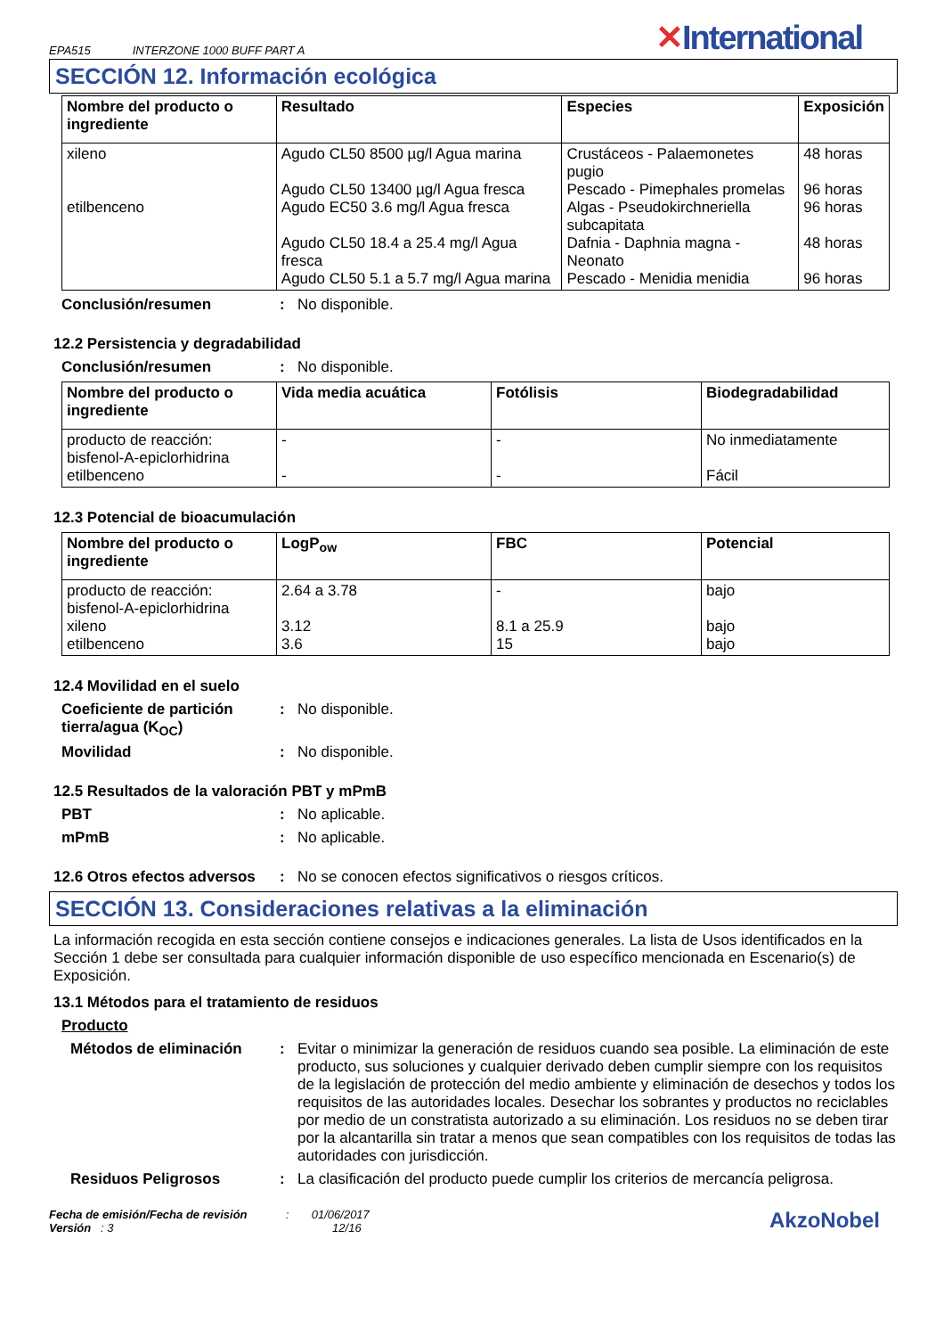EPA515 INTERZONE 1000 BUFF PART A
✕International
SECCIÓN 12. Información ecológica
| Nombre del producto o ingrediente | Resultado | Especies | Exposición |
| --- | --- | --- | --- |
| xileno etilbenceno | Agudo CL50 8500 µg/l Agua marina Agudo CL50 13400 µg/l Agua fresca Agudo EC50 3.6 mg/l Agua fresca Agudo CL50 18.4 a 25.4 mg/l Agua fresca Agudo CL50 5.1 a 5.7 mg/l Agua marina | Crustáceos - Palaemonetes pugio Pescado - Pimephales promelas Algas - Pseudokirchneriella subcapitata Dafnia - Daphnia magna - Neonato Pescado - Menidia menidia | 48 horas 96 horas 96 horas 48 horas 96 horas |
Conclusión/resumen : No disponible.
12.2 Persistencia y degradabilidad
Conclusión/resumen : No disponible.
| Nombre del producto o ingrediente | Vida media acuática | Fotólisis | Biodegradabilidad |
| --- | --- | --- | --- |
| producto de reacción: bisfenol-A-epiclorhidrina etilbenceno | - - | - - | No inmediatamente Fácil |
12.3 Potencial de bioacumulación
| Nombre del producto o ingrediente | LogP<sub>ow</sub> | FBC | Potencial |
| --- | --- | --- | --- |
| producto de reacción: bisfenol-A-epiclorhidrina xileno etilbenceno | 2.64 a 3.78 3.12 3.6 | - 8.1 a 25.9 15 | bajo bajo bajo |
12.4 Movilidad en el suelo
Coeficiente de partición tierra/agua (K<sub>OC</sub>)
: No disponible.
Movilidad : No disponible.
12.5 Resultados de la valoración PBT y mPmB
PBT : No aplicable.
mPmB : No aplicable.
12.6 Otros efectos adversos
: No se conocen efectos significativos o riesgos críticos.
SECCIÓN 13. Consideraciones relativas a la eliminación
La información recogida en esta sección contiene consejos e indicaciones generales. La lista de Usos identificados en la Sección 1 debe ser consultada para cualquier información disponible de uso específico mencionada en Escenario(s) de Exposición.
13.1 Métodos para el tratamiento de residuos
Producto
Métodos de eliminación : Evitar o minimizar la generación de residuos cuando sea posible. La eliminación de este producto, sus soluciones y cualquier derivado deben cumplir siempre con los requisitos de la legislación de protección del medio ambiente y eliminación de desechos y todos los requisitos de las autoridades locales. Desechar los sobrantes y productos no reciclables por medio de un constratista autorizado a su eliminación. Los residuos no se deben tirar por la alcantarilla sin tratar a menos que sean compatibles con los requisitos de todas las autoridades con jurisdicción.
Residuos Peligrosos : La clasificación del producto puede cumplir los criterios de mercancía peligrosa.
Fecha de emisión/Fecha de revisión : 01/06/2017
Versión : 3 12/16
AkzoNobel